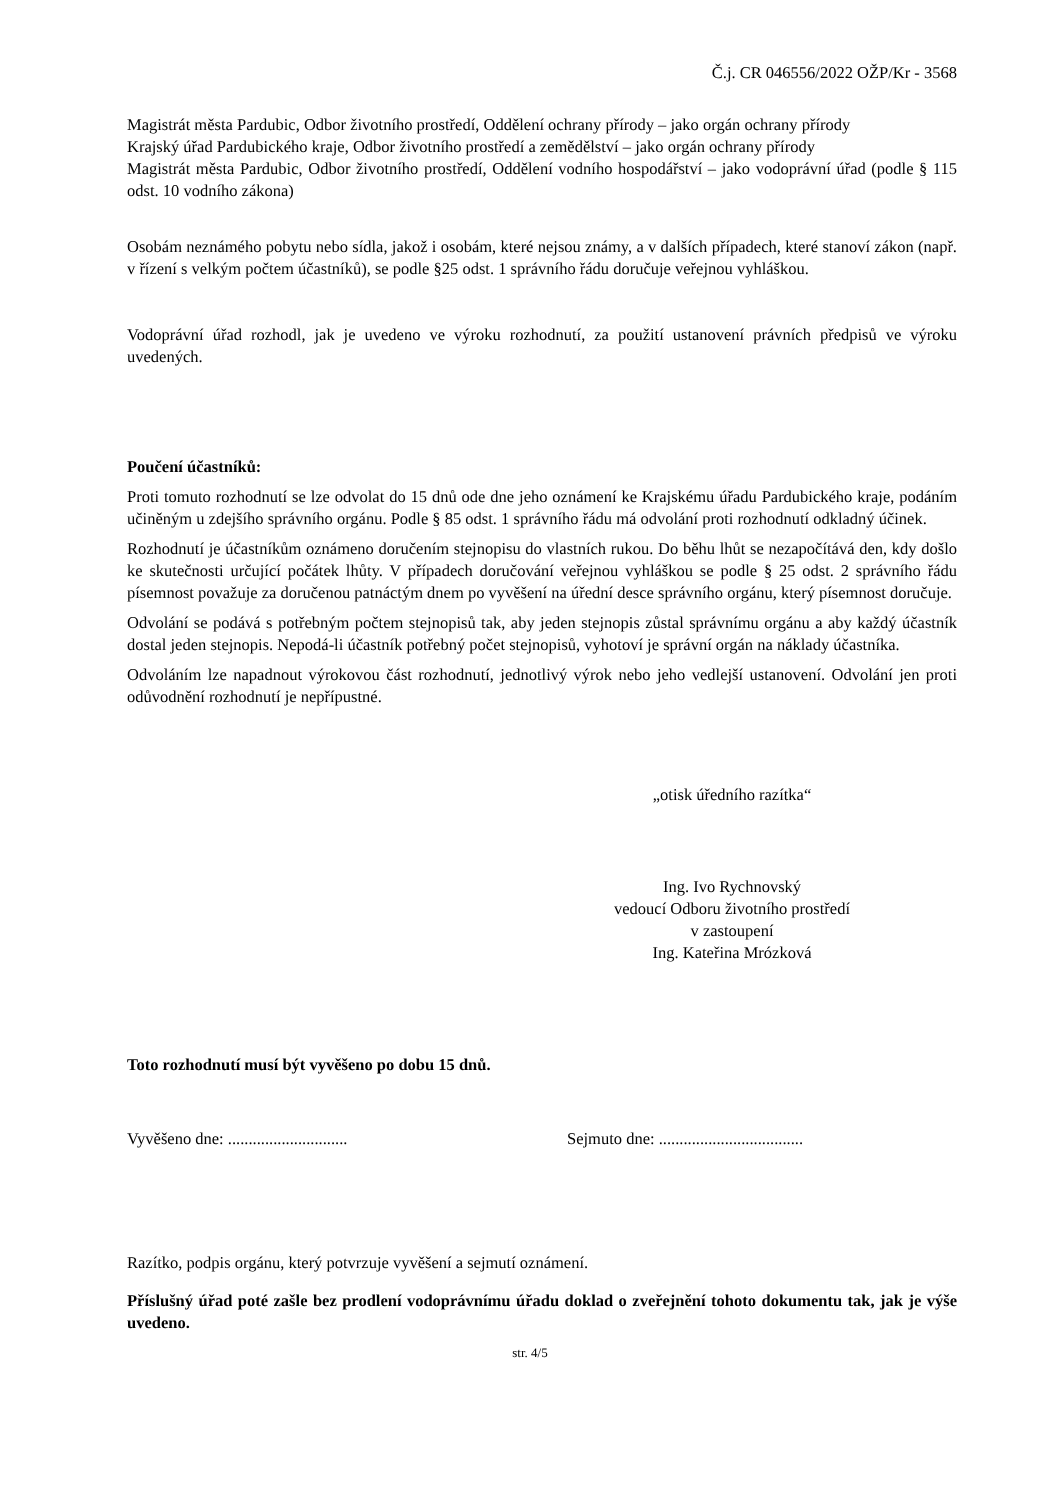Č.j. CR 046556/2022 OŽP/Kr - 3568
Magistrát města Pardubic, Odbor životního prostředí, Oddělení ochrany přírody – jako orgán ochrany přírody
Krajský úřad Pardubického kraje, Odbor životního prostředí a zemědělství – jako orgán ochrany přírody
Magistrát města Pardubic, Odbor životního prostředí, Oddělení vodního hospodářství – jako vodoprávní úřad (podle § 115 odst. 10 vodního zákona)
Osobám neznámého pobytu nebo sídla, jakož i osobám, které nejsou známy, a v dalších případech, které stanoví zákon (např. v řízení s velkým počtem účastníků), se podle §25 odst. 1 správního řádu doručuje veřejnou vyhláškou.
Vodoprávní úřad rozhodl, jak je uvedeno ve výroku rozhodnutí, za použití ustanovení právních předpisů ve výroku uvedených.
Poučení účastníků:
Proti tomuto rozhodnutí se lze odvolat do 15 dnů ode dne jeho oznámení ke Krajskému úřadu Pardubického kraje, podáním učiněným u zdejšího správního orgánu. Podle § 85 odst. 1 správního řádu má odvolání proti rozhodnutí odkladný účinek.
Rozhodnutí je účastníkům oznámeno doručením stejnopisu do vlastních rukou. Do běhu lhůt se nezapočítává den, kdy došlo ke skutečnosti určující počátek lhůty. V případech doručování veřejnou vyhláškou se podle § 25 odst. 2 správního řádu písemnost považuje za doručenou patnáctým dnem po vyvěšení na úřední desce správního orgánu, který písemnost doručuje.
Odvolání se podává s potřebným počtem stejnopisů tak, aby jeden stejnopis zůstal správnímu orgánu a aby každý účastník dostal jeden stejnopis. Nepodá-li účastník potřebný počet stejnopisů, vyhotoví je správní orgán na náklady účastníka.
Odvoláním lze napadnout výrokovou část rozhodnutí, jednotlivý výrok nebo jeho vedlejší ustanovení. Odvolání jen proti odůvodnění rozhodnutí je nepřípustné.
„otisk úředního razítka“
Ing. Ivo Rychnovský
vedoucí Odboru životního prostředí
v zastoupení
Ing. Kateřina Mrózková
Toto rozhodnutí musí být vyvěšeno po dobu 15 dnů.
Vyvěšeno dne: ............................. Sejmuto dne: ...................................
Razítko, podpis orgánu, který potvrzuje vyvěšení a sejmutí oznámení.
Příslušný úřad poté zašle bez prodlení vodoprávnímu úřadu doklad o zveřejnění tohoto dokumentu tak, jak je výše uvedeno.
str. 4/5